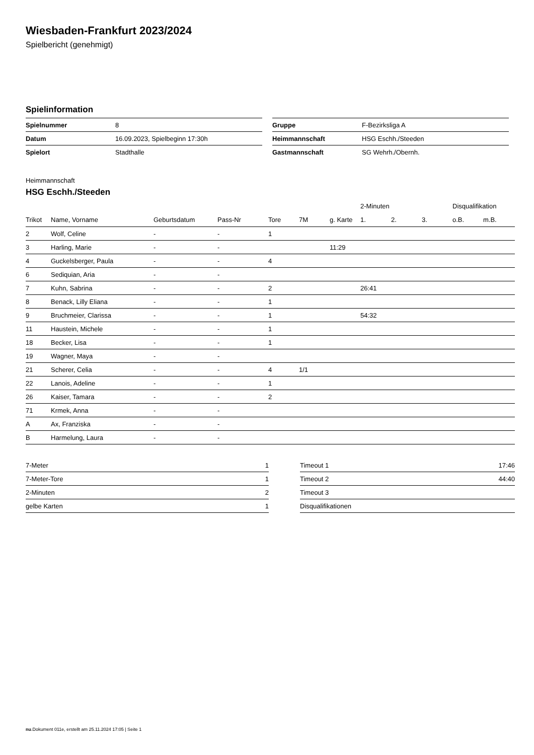Wiesbaden-Frankfurt 2023/2024
Spielbericht (genehmigt)
Spielinformation
| Spielnummer | 8 |
| Datum | 16.09.2023, Spielbeginn 17:30h |
| Spielort | Stadthalle |
| Gruppe | F-Bezirksliga A |
| Heimmannschaft | HSG Eschh./Steeden |
| Gastmannschaft | SG Wehrh./Obernh. |
Heimmannschaft
HSG Eschh./Steeden
| | | | | | | | 2-Minuten | | | Disqualifikation | |
| --- | --- | --- | --- | --- | --- | --- | --- | --- | --- | --- | --- |
| Trikot | Name, Vorname | Geburtsdatum | Pass-Nr | Tore | 7M | g. Karte | 1. | 2. | 3. | o.B. | m.B. |
| 2 | Wolf, Celine | - | - | 1 | | | | | | | |
| 3 | Harling, Marie | - | - | | | 11:29 | | | | | |
| 4 | Guckelsberger, Paula | - | - | 4 | | | | | | | |
| 6 | Sediquian, Aria | - | - | | | | | | | | |
| 7 | Kuhn, Sabrina | - | - | 2 | | | 26:41 | | | | |
| 8 | Benack, Lilly Eliana | - | - | 1 | | | | | | | |
| 9 | Bruchmeier, Clarissa | - | - | 1 | | | 54:32 | | | | |
| 11 | Haustein, Michele | - | - | 1 | | | | | | | |
| 18 | Becker, Lisa | - | - | 1 | | | | | | | |
| 19 | Wagner, Maya | - | - | | | | | | | | |
| 21 | Scherer, Celia | - | - | 4 | 1/1 | | | | | | |
| 22 | Lanois, Adeline | - | - | 1 | | | | | | | |
| 26 | Kaiser, Tamara | - | - | 2 | | | | | | | |
| 71 | Krmek, Anna | - | - | | | | | | | | |
| A | Ax, Franziska | - | - | | | | | | | | |
| B | Harmelung, Laura | - | - | | | | | | | | |
| 7-Meter | 1 |
| 7-Meter-Tore | 1 |
| 2-Minuten | 2 |
| gelbe Karten | 1 |
| Timeout 1 | 17:46 |
| Timeout 2 | 44:40 |
| Timeout 3 | |
| Disqualifikationen | |
nu.Dokument 011e, erstellt am 25.11.2024 17:05 | Seite 1